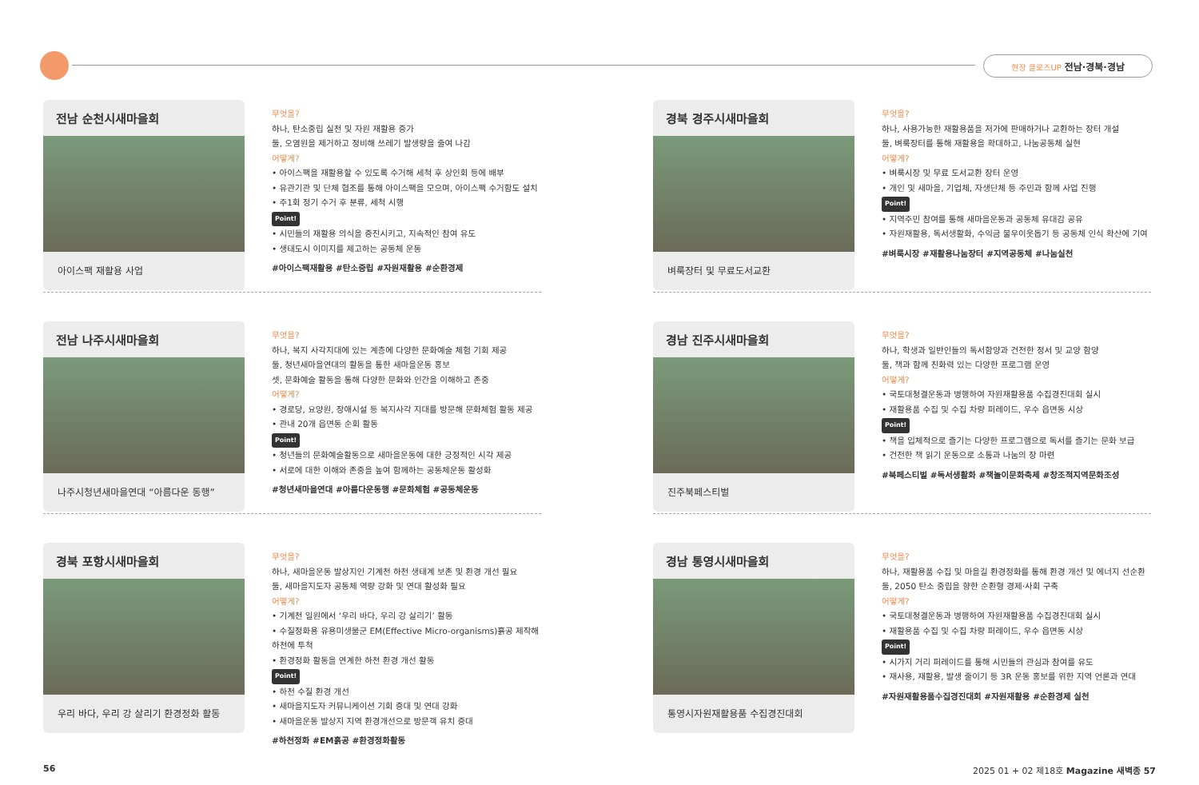현장 클로즈UP 전남·경북·경남
전남 순천시새마을회
아이스팩 재활용 사업
무엇을?
하나, 탄소중립 실천 및 자원 재활용 증가
둘, 오염원을 제거하고 정비해 쓰레기 발생량을 줄여 나감
어떻게?
• 아이스팩을 재활용할 수 있도록 수거해 세척 후 상인회 등에 배부
• 유관기관 및 단체 협조를 통해 아이스팩을 모으며, 아이스팩 수거함도 설치
• 주1회 정기 수거 후 분류, 세척 시행
Point!
• 시민들의 재활용 의식을 증진시키고, 지속적인 참여 유도
• 생태도시 이미지를 제고하는 공동체 운동
#아이스팩재활용 #탄소중립 #자원재활용 #순환경제
전남 나주시새마을회
나주시청년새마을연대 “아름다운 동행”
무엇을?
하나, 복지 사각지대에 있는 계층에 다양한 문화예술 체험 기회 제공
둘, 청년새마을연대의 활동을 통한 새마을운동 홍보
셋, 문화예술 활동을 통해 다양한 문화와 인간을 이해하고 존중
어떻게?
• 경로당, 요양원, 장애시설 등 복지사각 지대를 방문해 문화체험 활동 제공
• 관내 20개 읍면동 순회 활동
Point!
• 청년들의 문화예술활동으로 새마을운동에 대한 긍정적인 시각 제공
• 서로에 대한 이해와 존중을 높여 함께하는 공동체운동 활성화
#청년새마을연대 #아름다운동행 #문화체험 #공동체운동
경북 포항시새마을회
우리 바다, 우리 강 살리기 환경정화 활동
무엇을?
하나, 새마을운동 발상지인 기계천 하천 생태계 보존 및 환경 개선 필요
둘, 새마을지도자 공동체 역량 강화 및 연대 활성화 필요
어떻게?
• 기계천 일원에서 ‘우리 바다, 우리 강 살리기’ 활동
• 수질정화용 유용미생물군 EM(Effective Micro-organisms)흙공 제작해 하천에 투척
• 환경정화 활동을 연계한 하천 환경 개선 활동
Point!
• 하천 수질 환경 개선
• 새마을지도자 커뮤니케이션 기회 증대 및 연대 강화
• 새마을운동 발상지 지역 환경개선으로 방문객 유치 증대
#하천정화 #EM흙공 #환경정화활동
경북 경주시새마을회
벼룩장터 및 무료도서교환
무엇을?
하나, 사용가능한 재활용품을 저가에 판매하거나 교환하는 장터 개설
둘, 벼룩장터를 통해 재활용을 확대하고, 나눔공동체 실현
어떻게?
• 벼룩시장 및 무료 도서교환 장터 운영
• 개인 및 새마을, 기업체, 자생단체 등 주민과 함께 사업 진행
Point!
• 지역주민 참여를 통해 새마을운동과 공동체 유대감 공유
• 자원재활용, 독서생활화, 수익금 불우이웃돕기 등 공동체 인식 확산에 기여
#벼룩시장 #재활용나눔장터 #지역공동체 #나눔실천
경남 진주시새마을회
진주북페스티벌
무엇을?
하나, 학생과 일반인들의 독서함양과 건전한 정서 및 교양 함양
둘, 책과 함께 친화력 있는 다양한 프로그램 운영
어떻게?
• 국토대청결운동과 병행하여 자원재활용품 수집경진대회 실시
• 재활용품 수집 및 수집 차량 퍼레이드, 우수 읍면동 시상
Point!
• 책을 입체적으로 즐기는 다양한 프로그램으로 독서를 즐기는 문화 보급
• 건전한 책 읽기 운동으로 소통과 나눔의 장 마련
#북페스티벌 #독서생활화 #책놀이문화축제 #창조적지역문화조성
경남 통영시새마을회
통영시자원재활용품 수집경진대회
무엇을?
하나, 재활용품 수집 및 마을길 환경정화를 통해 환경 개선 및 에너지 선순환
둘, 2050 탄소 중립을 향한 순환형 경제·사회 구축
어떻게?
• 국토대청결운동과 병행하여 자원재활용품 수집경진대회 실시
• 재활용품 수집 및 수집 차량 퍼레이드, 우수 읍면동 시상
Point!
• 시가지 거리 퍼레이드를 통해 시민들의 관심과 참여를 유도
• 재사용, 재활용, 발생 줄이기 등 3R 운동 홍보를 위한 지역 언론과 연대
#자원재활용품수집경진대회 #자원재활용 #순환경제 실천
56 2025 01 + 02 제18호 Magazine 새벽종 57